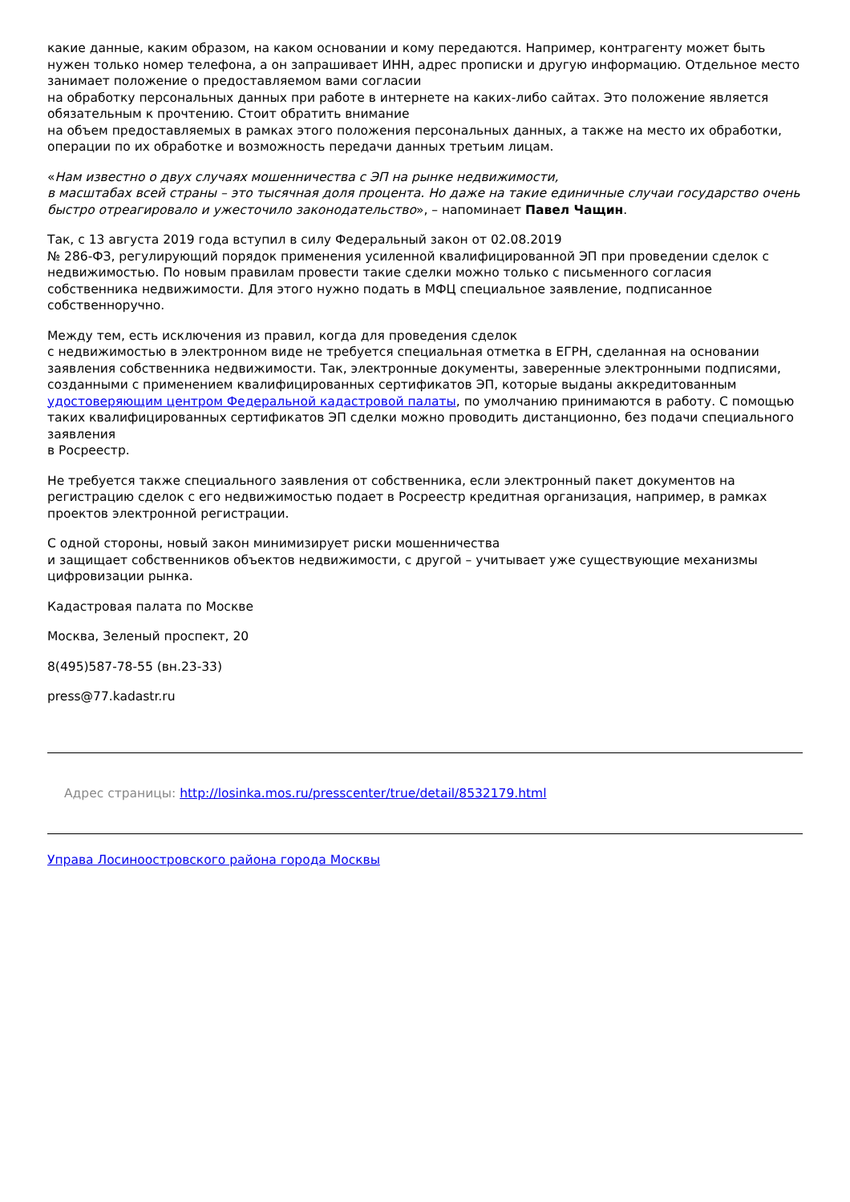какие данные, каким образом, на каком основании и кому передаются. Например, контрагенту может быть нужен только номер телефона, а он запрашивает ИНН, адрес прописки и другую информацию. Отдельное место занимает положение о предоставляемом вами согласии
на обработку персональных данных при работе в интернете на каких-либо сайтах. Это положение является обязательным к прочтению. Стоит обратить внимание
на объем предоставляемых в рамках этого положения персональных данных, а также на место их обработки, операции по их обработке и возможность передачи данных третьим лицам.
«Нам известно о двух случаях мошенничества с ЭП на рынке недвижимости,
в масштабах всей страны – это тысячная доля процента. Но даже на такие единичные случаи государство очень быстро отреагировало и ужесточило законодательство», – напоминает Павел Чащин.
Так, с 13 августа 2019 года вступил в силу Федеральный закон от 02.08.2019
№ 286-ФЗ, регулирующий порядок применения усиленной квалифицированной ЭП при проведении сделок с недвижимостью. По новым правилам провести такие сделки можно только с письменного согласия собственника недвижимости. Для этого нужно подать в МФЦ специальное заявление, подписанное собственноручно.
Между тем, есть исключения из правил, когда для проведения сделок
с недвижимостью в электронном виде не требуется специальная отметка в ЕГРН, сделанная на основании заявления собственника недвижимости. Так, электронные документы, заверенные электронными подписями, созданными с применением квалифицированных сертификатов ЭП, которые выданы аккредитованным удостоверяющим центром Федеральной кадастровой палаты, по умолчанию принимаются в работу. С помощью таких квалифицированных сертификатов ЭП сделки можно проводить дистанционно, без подачи специального заявления
в Росреестр.
Не требуется также специального заявления от собственника, если электронный пакет документов на регистрацию сделок с его недвижимостью подает в Росреестр кредитная организация, например, в рамках проектов электронной регистрации.
С одной стороны, новый закон минимизирует риски мошенничества
и защищает собственников объектов недвижимости, с другой – учитывает уже существующие механизмы цифровизации рынка.
Кадастровая палата по Москве
Москва, Зеленый проспект, 20
8(495)587-78-55 (вн.23-33)
press@77.kadastr.ru
Адрес страницы: http://losinka.mos.ru/presscenter/true/detail/8532179.html
Управа Лосиноостровского района города Москвы